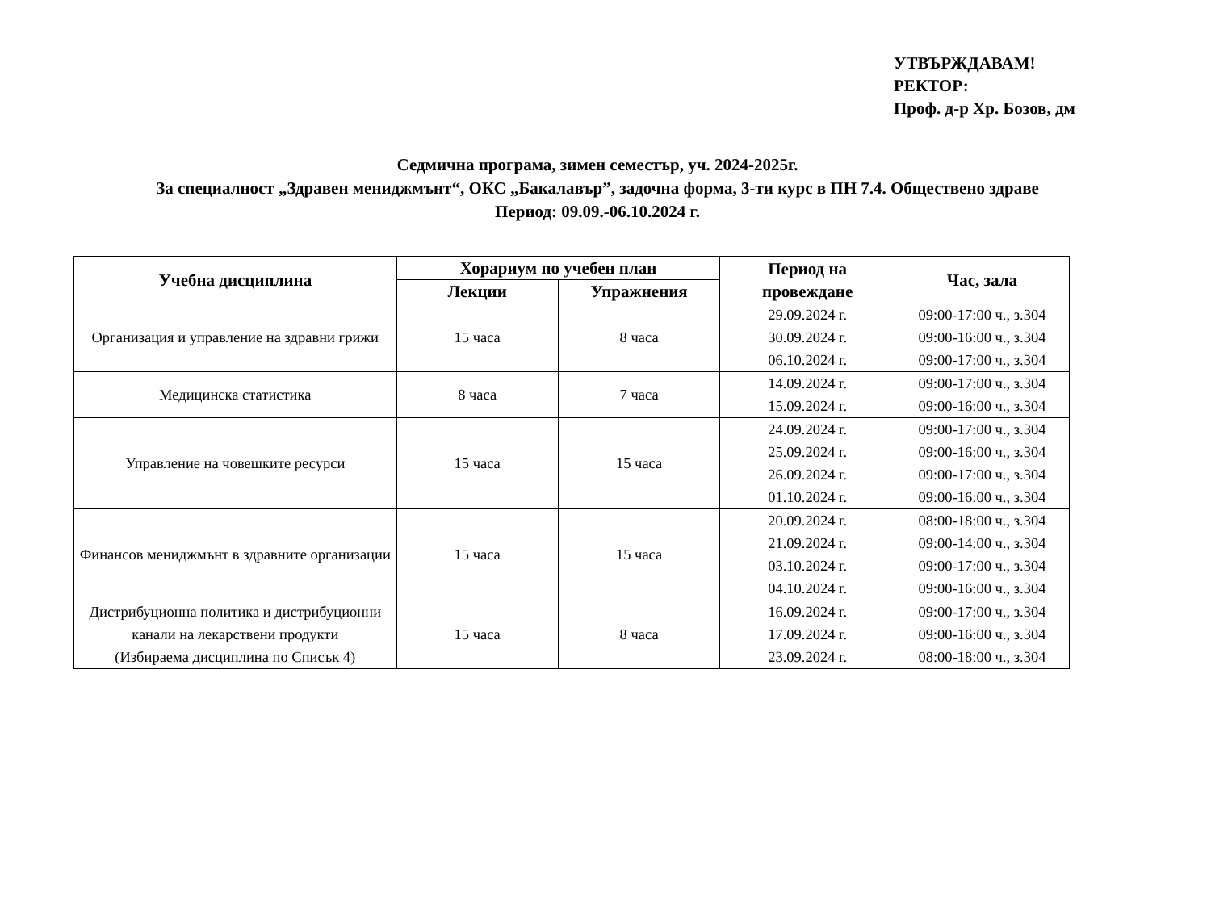УТВЪРЖДАВАМ!
РЕКТОР:
Проф. д-р Хр. Бозов, дм
Седмична програма, зимен семестър, уч. 2024-2025г.
За специалност „Здравен мениджмънт“, ОКС „Бакалавър”, задочна форма, 3-ти курс в ПН 7.4. Обществено здраве
Период: 09.09.-06.10.2024 г.
| Учебна дисциплина | Хорариум по учебен план | | Период на провеждане | Час, зала |
| --- | --- | --- | --- | --- |
| | Лекции | Упражнения | | |
| Организация и управление на здравни грижи | 15 часа | 8 часа | 29.09.2024 г. 30.09.2024 г. 06.10.2024 г. | 09:00-17:00 ч., з.304 09:00-16:00 ч., з.304 09:00-17:00 ч., з.304 |
| Медицинска статистика | 8 часа | 7 часа | 14.09.2024 г. 15.09.2024 г. | 09:00-17:00 ч., з.304 09:00-16:00 ч., з.304 |
| Управление на човешките ресурси | 15 часа | 15 часа | 24.09.2024 г. 25.09.2024 г. 26.09.2024 г. 01.10.2024 г. | 09:00-17:00 ч., з.304 09:00-16:00 ч., з.304 09:00-17:00 ч., з.304 09:00-16:00 ч., з.304 |
| Финансов мениджмънт в здравните организации | 15 часа | 15 часа | 20.09.2024 г. 21.09.2024 г. 03.10.2024 г. 04.10.2024 г. | 08:00-18:00 ч., з.304 09:00-14:00 ч., з.304 09:00-17:00 ч., з.304 09:00-16:00 ч., з.304 |
| Дистрибуционна политика и дистрибуционни канали на лекарствени продукти (Избираема дисциплина по Списък 4) | 15 часа | 8 часа | 16.09.2024 г. 17.09.2024 г. 23.09.2024 г. | 09:00-17:00 ч., з.304 09:00-16:00 ч., з.304 08:00-18:00 ч., з.304 |